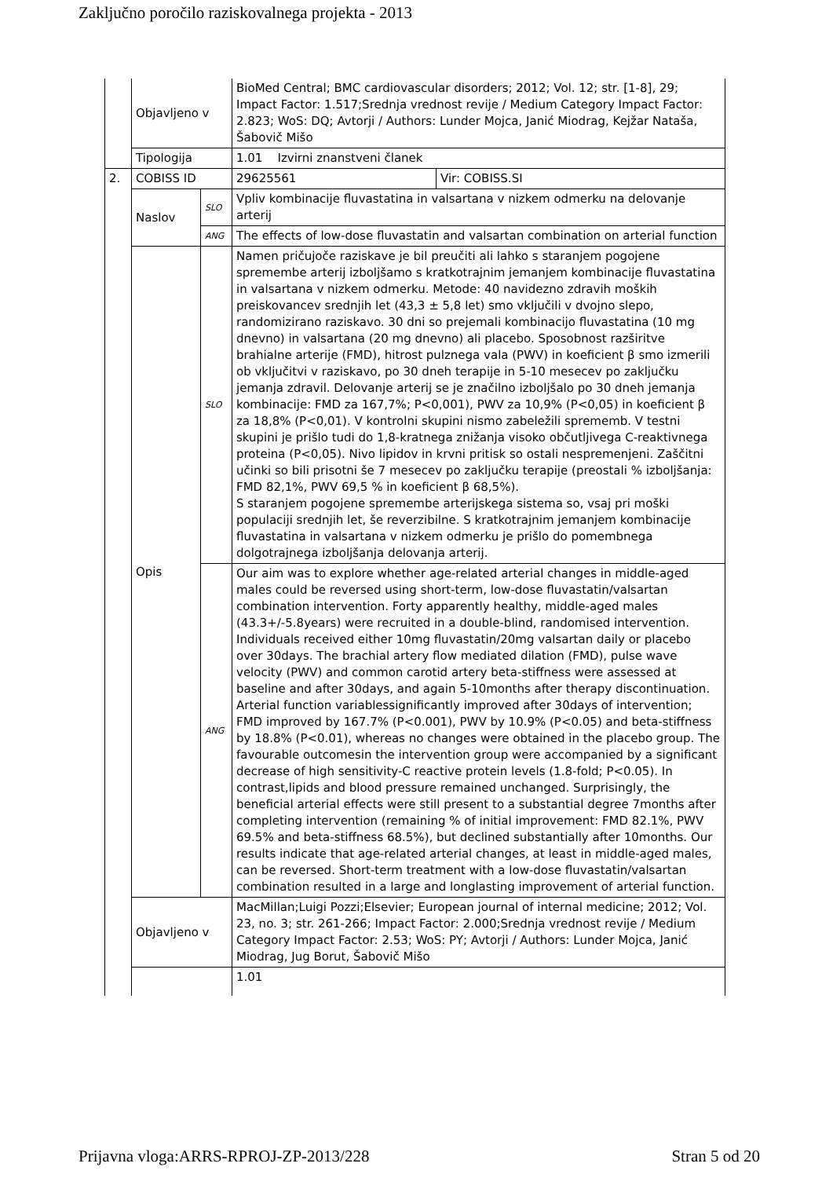Zaključno poročilo raziskovalnega projekta - 2013
| | Objavljeno v | | BioMed Central; BMC cardiovascular disorders; 2012; Vol. 12; str. [1-8], 29; Impact Factor: 1.517;Srednja vrednost revije / Medium Category Impact Factor: 2.823; WoS: DQ; Avtorji / Authors: Lunder Mojca, Janić Miodrag, Kejžar Nataša, Šabovič Mišo | |
| | Tipologija | | 1.01 Izvirni znanstveni članek | |
| 2. | COBISS ID | | 29625561 | Vir: COBISS.SI |
| | Naslov | SLO | Vpliv kombinacije fluvastatina in valsartana v nizkem odmerku na delovanje arterij | |
| | | ANG | The effects of low-dose fluvastatin and valsartan combination on arterial function | |
| | Opis | SLO | Namen pričujoče raziskave je bil preučiti ali lahko s staranjem pogojene spremembe arterij izboljšamo s kratkotrajnim jemanjem kombinacije fluvastatina in valsartana v nizkem odmerku. Metode: 40 navidezno zdravih moških preiskovancev srednjih let (43,3 ± 5,8 let) smo vključili v dvojno slepo, randomizirano raziskavo. 30 dni so prejemali kombinacijo fluvastatina (10 mg dnevno) in valsartana (20 mg dnevno) ali placebo. Sposobnost razširitve brahialne arterije (FMD), hitrost pulznega vala (PWV) in koeficient β smo izmerili ob vključitvi v raziskavo, po 30 dneh terapije in 5-10 mesecev po zaključku jemanja zdravil. Delovanje arterij se je značilno izboljšalo po 30 dneh jemanja kombinacije: FMD za 167,7%; P<0,001), PWV za 10,9% (P<0,05) in koeficient β za 18,8% (P<0,01). V kontrolni skupini nismo zabeležili sprememb. V testni skupini je prišlo tudi do 1,8-kratnega znižanja visoko občutljivega C-reaktivnega proteina (P<0,05). Nivo lipidov in krvni pritisk so ostali nespremenjeni. Zaščitni učinki so bili prisotni še 7 mesecev po zaključku terapije (preostali % izboljšanja: FMD 82,1%, PWV 69,5 % in koeficient β 68,5%). S staranjem pogojene spremembe arterijskega sistema so, vsaj pri moški populaciji srednjih let, še reverzibilne. S kratkotrajnim jemanjem kombinacije fluvastatina in valsartana v nizkem odmerku je prišlo do pomembnega dolgotrajnega izboljšanja delovanja arterij. | |
| | | ANG | Our aim was to explore whether age-related arterial changes in middle-aged males could be reversed using short-term, low-dose fluvastatin/valsartan combination intervention. Forty apparently healthy, middle-aged males (43.3+/-5.8years) were recruited in a double-blind, randomised intervention. Individuals received either 10mg fluvastatin/20mg valsartan daily or placebo over 30days. The brachial artery flow mediated dilation (FMD), pulse wave velocity (PWV) and common carotid artery beta-stiffness were assessed at baseline and after 30days, and again 5-10months after therapy discontinuation. Arterial function variablessignificantly improved after 30days of intervention; FMD improved by 167.7% (P<0.001), PWV by 10.9% (P<0.05) and beta-stiffness by 18.8% (P<0.01), whereas no changes were obtained in the placebo group. The favourable outcomesin the intervention group were accompanied by a significant decrease of high sensitivity-C reactive protein levels (1.8-fold; P<0.05). In contrast,lipids and blood pressure remained unchanged. Surprisingly, the beneficial arterial effects were still present to a substantial degree 7months after completing intervention (remaining % of initial improvement: FMD 82.1%, PWV 69.5% and beta-stiffness 68.5%), but declined substantially after 10months. Our results indicate that age-related arterial changes, at least in middle-aged males, can be reversed. Short-term treatment with a low-dose fluvastatin/valsartan combination resulted in a large and longlasting improvement of arterial function. | |
| | Objavljeno v | | MacMillan;Luigi Pozzi;Elsevier; European journal of internal medicine; 2012; Vol. 23, no. 3; str. 261-266; Impact Factor: 2.000;Srednja vrednost revije / Medium Category Impact Factor: 2.53; WoS: PY; Avtorji / Authors: Lunder Mojca, Janić Miodrag, Jug Borut, Šabovič Mišo | |
| | | | 1.01 | |
Prijavna vloga:ARRS-RPROJ-ZP-2013/228 Stran 5 od 20